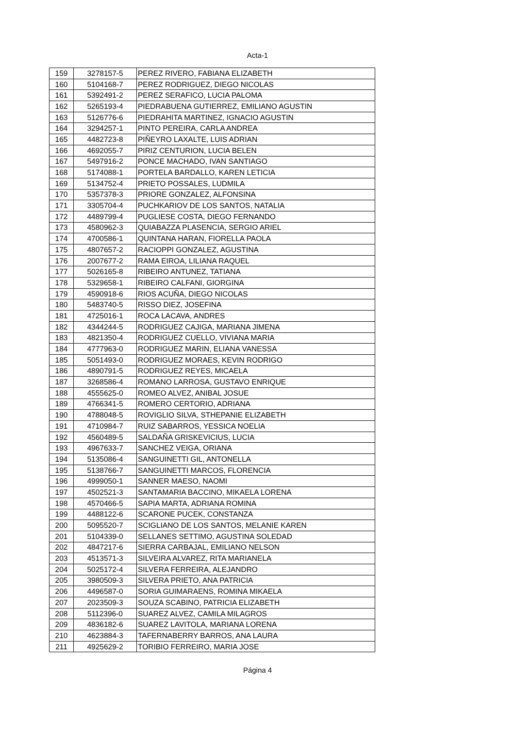Acta-1
| 159 | 3278157-5 | PEREZ RIVERO, FABIANA ELIZABETH |
| 160 | 5104168-7 | PEREZ RODRIGUEZ, DIEGO NICOLAS |
| 161 | 5392491-2 | PEREZ SERAFICO, LUCIA PALOMA |
| 162 | 5265193-4 | PIEDRABUENA GUTIERREZ, EMILIANO AGUSTIN |
| 163 | 5126776-6 | PIEDRAHITA MARTINEZ, IGNACIO AGUSTIN |
| 164 | 3294257-1 | PINTO PEREIRA, CARLA ANDREA |
| 165 | 4482723-8 | PIÑEYRO LAXALTE, LUIS ADRIAN |
| 166 | 4692055-7 | PIRIZ CENTURION, LUCIA BELEN |
| 167 | 5497916-2 | PONCE MACHADO, IVAN SANTIAGO |
| 168 | 5174088-1 | PORTELA BARDALLO, KAREN LETICIA |
| 169 | 5134752-4 | PRIETO POSSALES, LUDMILA |
| 170 | 5357378-3 | PRIORE GONZALEZ, ALFONSINA |
| 171 | 3305704-4 | PUCHKARIOV DE LOS SANTOS, NATALIA |
| 172 | 4489799-4 | PUGLIESE COSTA, DIEGO FERNANDO |
| 173 | 4580962-3 | QUIABAZZA PLASENCIA, SERGIO ARIEL |
| 174 | 4700586-1 | QUINTANA HARAN, FIORELLA PAOLA |
| 175 | 4807657-2 | RACIOPPI GONZALEZ, AGUSTINA |
| 176 | 2007677-2 | RAMA EIROA, LILIANA RAQUEL |
| 177 | 5026165-8 | RIBEIRO ANTUNEZ, TATIANA |
| 178 | 5329658-1 | RIBEIRO CALFANI, GIORGINA |
| 179 | 4590918-6 | RIOS ACUÑA, DIEGO NICOLAS |
| 180 | 5483740-5 | RISSO DIEZ, JOSEFINA |
| 181 | 4725016-1 | ROCA LACAVA, ANDRES |
| 182 | 4344244-5 | RODRIGUEZ CAJIGA, MARIANA JIMENA |
| 183 | 4821350-4 | RODRIGUEZ CUELLO, VIVIANA MARIA |
| 184 | 4777963-0 | RODRIGUEZ MARIN, ELIANA VANESSA |
| 185 | 5051493-0 | RODRIGUEZ MORAES, KEVIN RODRIGO |
| 186 | 4890791-5 | RODRIGUEZ REYES, MICAELA |
| 187 | 3268586-4 | ROMANO LARROSA, GUSTAVO ENRIQUE |
| 188 | 4555625-0 | ROMEO ALVEZ, ANIBAL JOSUE |
| 189 | 4766341-5 | ROMERO CERTORIO, ADRIANA |
| 190 | 4788048-5 | ROVIGLIO SILVA, STHEPANIE ELIZABETH |
| 191 | 4710984-7 | RUIZ SABARROS, YESSICA NOELIA |
| 192 | 4560489-5 | SALDAÑA GRISKEVICIUS, LUCIA |
| 193 | 4967633-7 | SANCHEZ VEIGA, ORIANA |
| 194 | 5135086-4 | SANGUINETTI GIL, ANTONELLA |
| 195 | 5138766-7 | SANGUINETTI MARCOS, FLORENCIA |
| 196 | 4999050-1 | SANNER MAESO, NAOMI |
| 197 | 4502521-3 | SANTAMARIA BACCINO, MIKAELA LORENA |
| 198 | 4570466-5 | SAPIA MARTA, ADRIANA ROMINA |
| 199 | 4488122-6 | SCARONE PUCEK, CONSTANZA |
| 200 | 5095520-7 | SCIGLIANO DE LOS SANTOS, MELANIE KAREN |
| 201 | 5104339-0 | SELLANES SETTIMO, AGUSTINA SOLEDAD |
| 202 | 4847217-6 | SIERRA CARBAJAL, EMILIANO NELSON |
| 203 | 4513571-3 | SILVEIRA ALVAREZ, RITA MARIANELA |
| 204 | 5025172-4 | SILVERA FERREIRA, ALEJANDRO |
| 205 | 3980509-3 | SILVERA PRIETO, ANA PATRICIA |
| 206 | 4496587-0 | SORIA GUIMARAENS, ROMINA MIKAELA |
| 207 | 2023509-3 | SOUZA SCABINO, PATRICIA ELIZABETH |
| 208 | 5112396-0 | SUAREZ ALVEZ, CAMILA MILAGROS |
| 209 | 4836182-6 | SUAREZ LAVITOLA, MARIANA LORENA |
| 210 | 4623884-3 | TAFERNABERRY BARROS, ANA LAURA |
| 211 | 4925629-2 | TORIBIO FERREIRO, MARIA JOSE |
Página 4